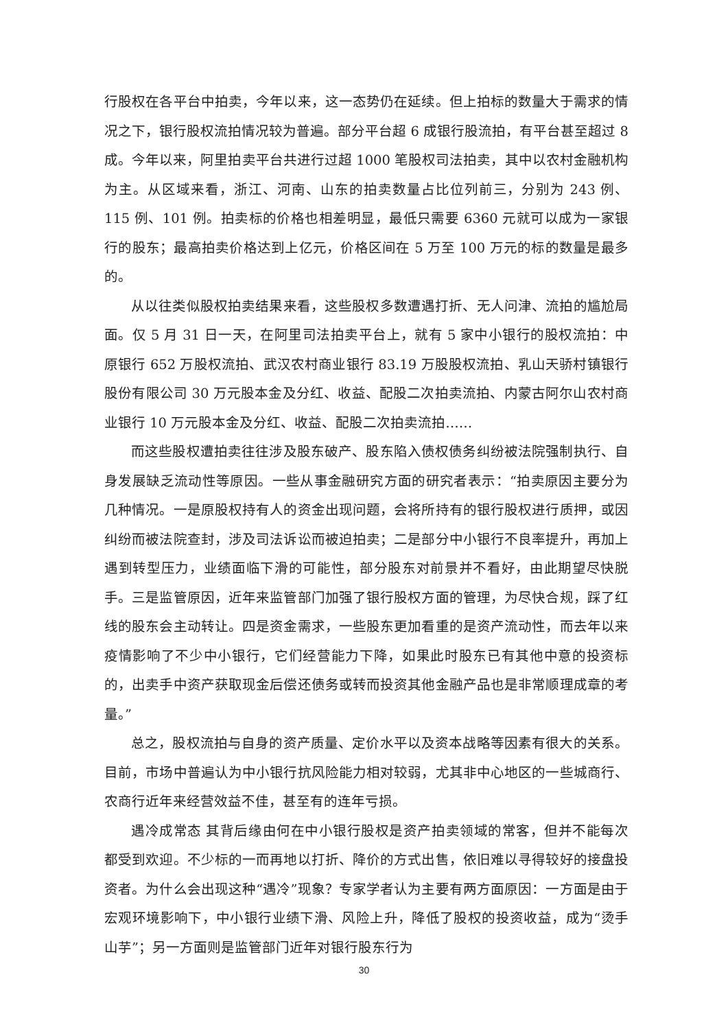行股权在各平台中拍卖，今年以来，这一态势仍在延续。但上拍标的数量大于需求的情况之下，银行股权流拍情况较为普遍。部分平台超 6 成银行股流拍，有平台甚至超过 8 成。今年以来，阿里拍卖平台共进行过超 1000 笔股权司法拍卖，其中以农村金融机构为主。从区域来看，浙江、河南、山东的拍卖数量占比位列前三，分别为 243 例、115 例、101 例。拍卖标的价格也相差明显，最低只需要 6360 元就可以成为一家银行的股东；最高拍卖价格达到上亿元，价格区间在 5 万至 100 万元的标的数量是最多的。
从以往类似股权拍卖结果来看，这些股权多数遭遇打折、无人问津、流拍的尴尬局面。仅 5 月 31 日一天，在阿里司法拍卖平台上，就有 5 家中小银行的股权流拍：中原银行 652 万股权流拍、武汉农村商业银行 83.19 万股股权流拍、乳山天骄村镇银行股份有限公司 30 万元股本金及分红、收益、配股二次拍卖流拍、内蒙古阿尔山农村商业银行 10 万元股本金及分红、收益、配股二次拍卖流拍……
而这些股权遭拍卖往往涉及股东破产、股东陷入债权债务纠纷被法院强制执行、自身发展缺乏流动性等原因。一些从事金融研究方面的研究者表示：“拍卖原因主要分为几种情况。一是原股权持有人的资金出现问题，会将所持有的银行股权进行质押，或因纠纷而被法院查封，涉及司法诉讼而被迫拍卖；二是部分中小银行不良率提升，再加上遇到转型压力，业绩面临下滑的可能性，部分股东对前景并不看好，由此期望尽快脱手。三是监管原因，近年来监管部门加强了银行股权方面的管理，为尽快合规，踩了红线的股东会主动转让。四是资金需求，一些股东更加看重的是资产流动性，而去年以来疫情影响了不少中小银行，它们经营能力下降，如果此时股东已有其他中意的投资标的，出卖手中资产获取现金后偿还债务或转而投资其他金融产品也是非常顺理成章的考量。”
总之，股权流拍与自身的资产质量、定价水平以及资本战略等因素有很大的关系。目前，市场中普遍认为中小银行抗风险能力相对较弱，尤其非中心地区的一些城商行、农商行近年来经营效益不佳，甚至有的连年亏损。
遇冷成常态 其背后缘由何在中小银行股权是资产拍卖领域的常客，但并不能每次都受到欢迎。不少标的一而再地以打折、降价的方式出售，依旧难以寻得较好的接盘投资者。为什么会出现这种“遇冷”现象？专家学者认为主要有两方面原因：一方面是由于宏观环境影响下，中小银行业绩下滑、风险上升，降低了股权的投资收益，成为“烫手山芋”；另一方面则是监管部门近年对银行股东行为
30